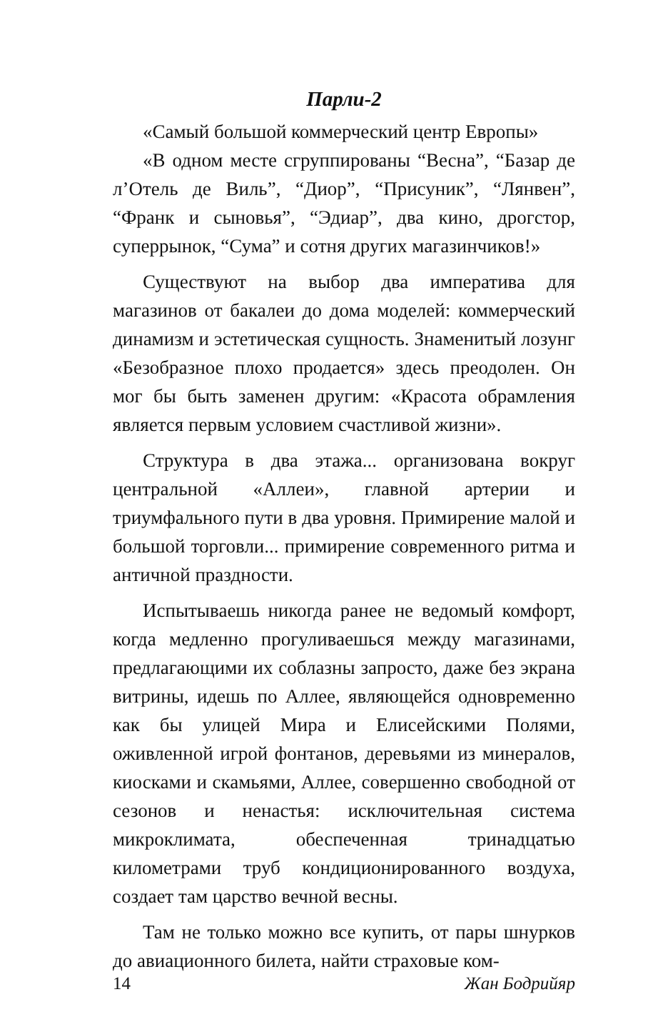Парли-2
«Самый большой коммерческий центр Европы»
«В одном месте сгруппированы “Весна”, “Базар де л’Отель де Виль”, “Диор”, “Присуник”, “Лянвен”, “Франк и сыновья”, “Эдиар”, два кино, дрогстор, суперрынок, “Сума” и сотня других магазинчиков!»
Существуют на выбор два императива для магазинов от бакалеи до дома моделей: коммерческий динамизм и эстетическая сущность. Знаменитый лозунг «Безобразное плохо продается» здесь преодолен. Он мог бы быть заменен другим: «Красота обрамления является первым условием счастливой жизни».
Структура в два этажа... организована вокруг центральной «Аллеи», главной артерии и триумфального пути в два уровня. Примирение малой и большой торговли... примирение современного ритма и античной праздности.
Испытываешь никогда ранее не ведомый комфорт, когда медленно прогуливаешься между магазинами, предлагающими их соблазны запросто, даже без экрана витрины, идешь по Аллее, являющейся одновременно как бы улицей Мира и Елисейскими Полями, оживленной игрой фонтанов, деревьями из минералов, киосками и скамьями, Аллее, совершенно свободной от сезонов и ненастья: исключительная система микроклимата, обеспеченная тринадцатью километрами труб кондиционированного воздуха, создает там царство вечной весны.
Там не только можно все купить, от пары шнурков до авиационного билета, найти страховые ком-
14 Жан Бодрийяр